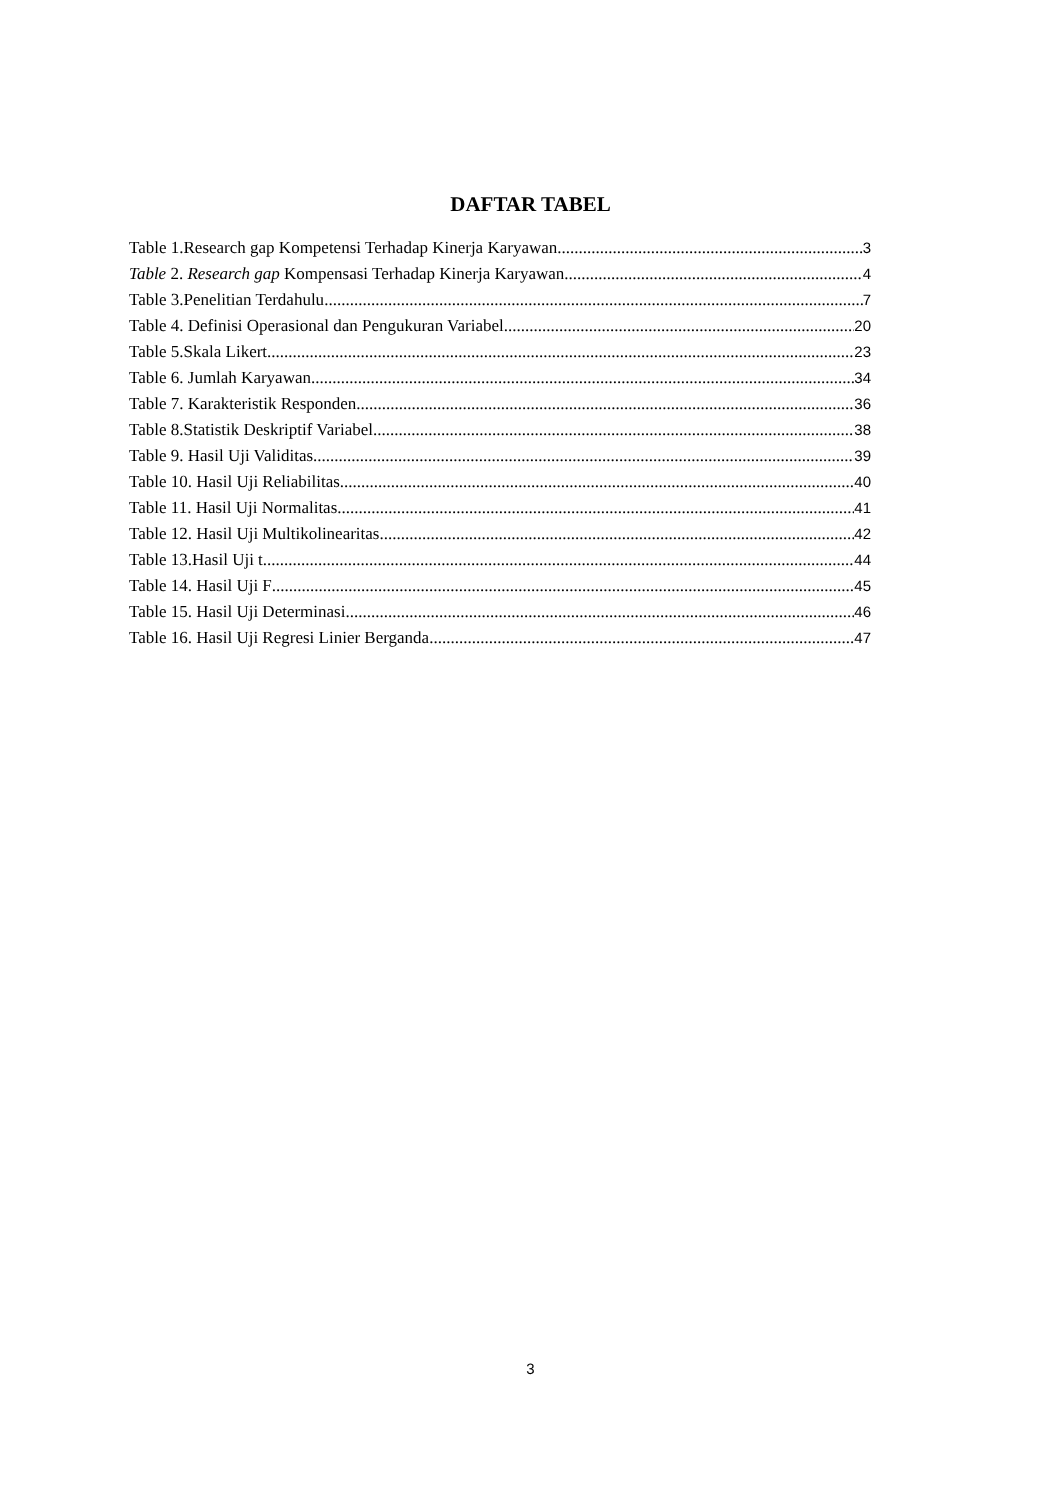DAFTAR TABEL
Table 1.Research gap Kompetensi Terhadap Kinerja Karyawan 3
Table 2. Research gap Kompensasi Terhadap Kinerja Karyawan 4
Table 3.Penelitian Terdahulu 7
Table 4. Definisi Operasional dan Pengukuran Variabel 20
Table 5.Skala Likert 23
Table 6. Jumlah Karyawan 34
Table 7. Karakteristik Responden 36
Table 8.Statistik Deskriptif Variabel 38
Table 9. Hasil Uji Validitas 39
Table 10. Hasil Uji Reliabilitas 40
Table 11. Hasil Uji Normalitas 41
Table 12. Hasil Uji Multikolinearitas 42
Table 13.Hasil Uji t 44
Table 14. Hasil Uji F 45
Table 15. Hasil Uji Determinasi 46
Table 16. Hasil Uji Regresi Linier Berganda 47
3